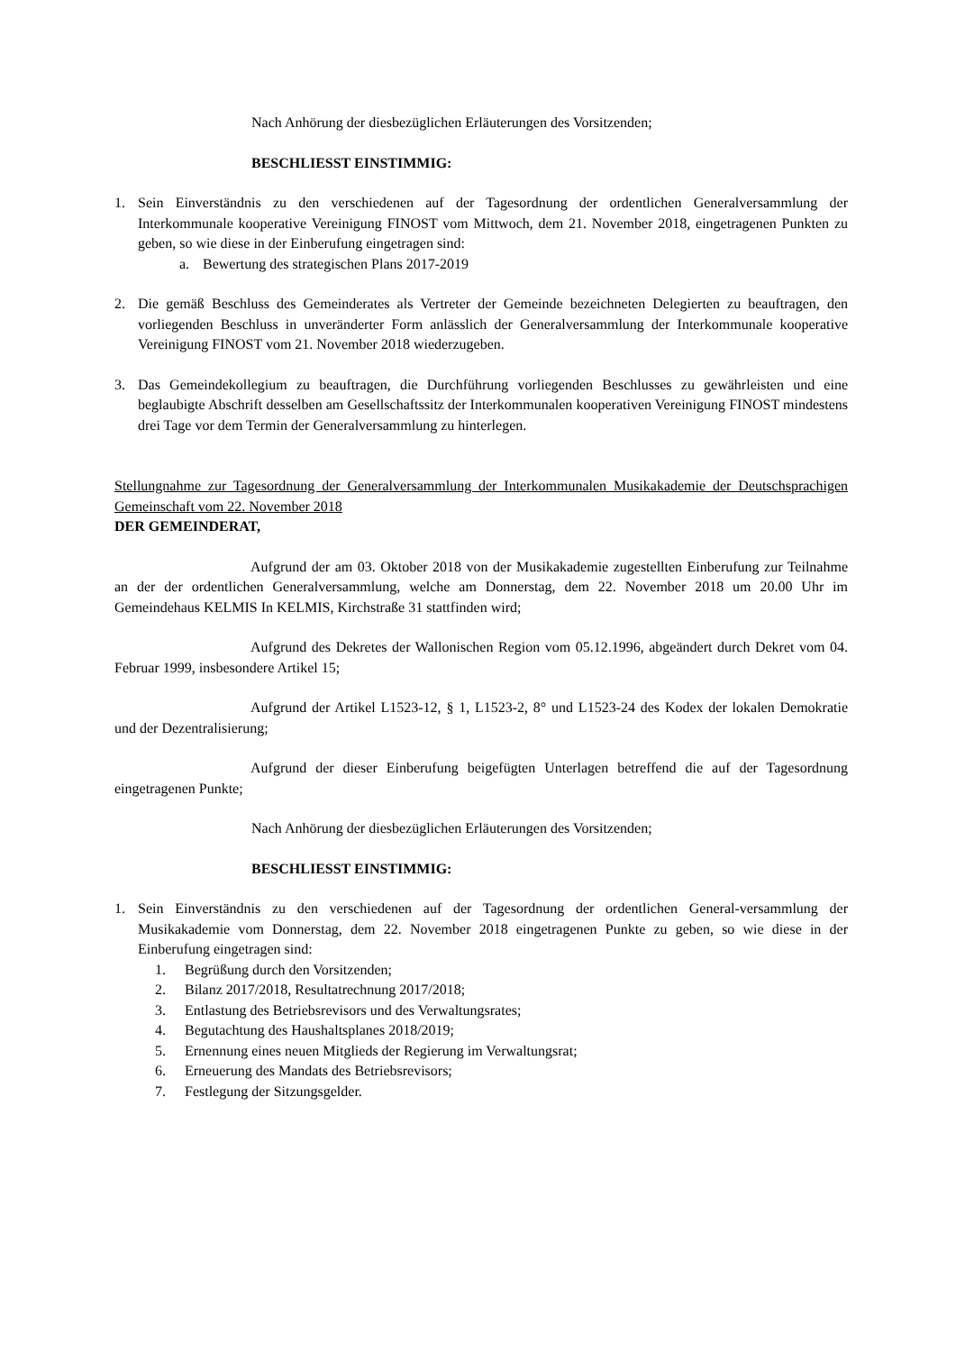Nach Anhörung der diesbezüglichen Erläuterungen des Vorsitzenden;
BESCHLIESST EINSTIMMIG:
1. Sein Einverständnis zu den verschiedenen auf der Tagesordnung der ordentlichen Generalversammlung der Interkommunale kooperative Vereinigung FINOST vom Mittwoch, dem 21. November 2018, eingetragenen Punkten zu geben, so wie diese in der Einberufung eingetragen sind:
a. Bewertung des strategischen Plans 2017-2019
2. Die gemäß Beschluss des Gemeinderates als Vertreter der Gemeinde bezeichneten Delegierten zu beauftragen, den vorliegenden Beschluss in unveränderter Form anlässlich der Generalversammlung der Interkommunale kooperative Vereinigung FINOST vom 21. November 2018 wiederzugeben.
3. Das Gemeindekollegium zu beauftragen, die Durchführung vorliegenden Beschlusses zu gewährleisten und eine beglaubigte Abschrift desselben am Gesellschaftssitz der Interkommunalen kooperativen Vereinigung FINOST mindestens drei Tage vor dem Termin der Generalversammlung zu hinterlegen.
Stellungnahme zur Tagesordnung der Generalversammlung der Interkommunalen Musikakademie der Deutschsprachigen Gemeinschaft vom 22. November 2018
DER GEMEINDERAT,
Aufgrund der am 03. Oktober 2018 von der Musikakademie zugestellten Einberufung zur Teilnahme an der der ordentlichen Generalversammlung, welche am Donnerstag, dem 22. November 2018 um 20.00 Uhr im Gemeindehaus KELMIS In KELMIS, Kirchstraße 31 stattfinden wird;
Aufgrund des Dekretes der Wallonischen Region vom 05.12.1996, abgeändert durch Dekret vom 04. Februar 1999, insbesondere Artikel 15;
Aufgrund der Artikel L1523-12, § 1, L1523-2, 8° und L1523-24 des Kodex der lokalen Demokratie und der Dezentralisierung;
Aufgrund der dieser Einberufung beigefügten Unterlagen betreffend die auf der Tagesordnung eingetragenen Punkte;
Nach Anhörung der diesbezüglichen Erläuterungen des Vorsitzenden;
BESCHLIESST EINSTIMMIG:
1. Sein Einverständnis zu den verschiedenen auf der Tagesordnung der ordentlichen General-versammlung der Musikakademie vom Donnerstag, dem 22. November 2018 eingetragenen Punkte zu geben, so wie diese in der Einberufung eingetragen sind:
1. Begrüßung durch den Vorsitzenden;
2. Bilanz 2017/2018, Resultatrechnung 2017/2018;
3. Entlastung des Betriebsrevisors und des Verwaltungsrates;
4. Begutachtung des Haushaltsplanes 2018/2019;
5. Ernennung eines neuen Mitglieds der Regierung im Verwaltungsrat;
6. Erneuerung des Mandats des Betriebsrevisors;
7. Festlegung der Sitzungsgelder.